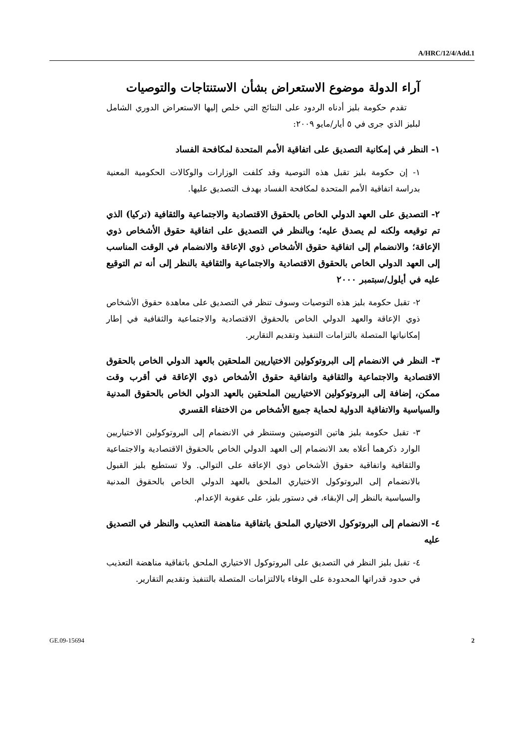A/HRC/12/4/Add.1
آراء الدولة موضوع الاستعراض بشأن الاستنتاجات والتوصيات
تقدم حكومة بليز أدناه الردود على النتائج التي خلص إليها الاستعراض الدوري الشامل لبليز الذي جرى في ٥ أيار/مايو ٢٠٠٩:
١- النظر في إمكانية التصديق على اتفاقية الأمم المتحدة لمكافحة الفساد
١- إن حكومة بليز تقبل هذه التوصية وقد كلفت الوزارات والوكالات الحكومية المعنية بدراسة اتفاقية الأمم المتحدة لمكافحة الفساد بهدف التصديق عليها.
٢- التصديق على العهد الدولي الخاص بالحقوق الاقتصادية والاجتماعية والثقافية (تركيا) الذي تم توقيعه ولكنه لم يصدق عليه؛ وبالنظر في التصديق على اتفاقية حقوق الأشخاص ذوي الإعاقة؛ والانضمام إلى اتفاقية حقوق الأشخاص ذوي الإعاقة والانضمام في الوقت المناسب إلى العهد الدولي الخاص بالحقوق الاقتصادية والاجتماعية والثقافية بالنظر إلى أنه تم التوقيع عليه في أيلول/سبتمبر ٢٠٠٠
٢- تقبل حكومة بليز هذه التوصيات وسوف تنظر في التصديق على معاهدة حقوق الأشخاص ذوي الإعاقة والعهد الدولي الخاص بالحقوق الاقتصادية والاجتماعية والثقافية في إطار إمكانياتها المتصلة بالتزامات التنفيذ وتقديم التقارير.
٣- النظر في الانضمام إلى البروتوكولين الاختياريين الملحقين بالعهد الدولي الخاص بالحقوق الاقتصادية والاجتماعية والثقافية واتفاقية حقوق الأشخاص ذوي الإعاقة في أقرب وقت ممكن، إضافة إلى البروتوكولين الاختياريين الملحقين بالعهد الدولي الخاص بالحقوق المدنية والسياسية والاتفاقية الدولية لحماية جميع الأشخاص من الاختفاء القسري
٣- تقبل حكومة بليز هاتين التوصيتين وستنظر في الانضمام إلى البروتوكولين الاختياريين الوارد ذكرهما أعلاه بعد الانضمام إلى العهد الدولي الخاص بالحقوق الاقتصادية والاجتماعية والثقافية واتفاقية حقوق الأشخاص ذوي الإعاقة على التوالي. ولا تستطيع بليز القبول بالانضمام إلى البروتوكول الاختياري الملحق بالعهد الدولي الخاص بالحقوق المدنية والسياسية بالنظر إلى الإبقاء، في دستور بليز، على عقوبة الإعدام.
٤- الانضمام إلى البروتوكول الاختياري الملحق باتفاقية مناهضة التعذيب والنظر في التصديق عليه
٤- تقبل بليز النظر في التصديق على البروتوكول الاختياري الملحق باتفاقية مناهضة التعذيب في حدود قدراتها المحدودة على الوفاء بالالتزامات المتصلة بالتنفيذ وتقديم التقارير.
GE.09-15694 2